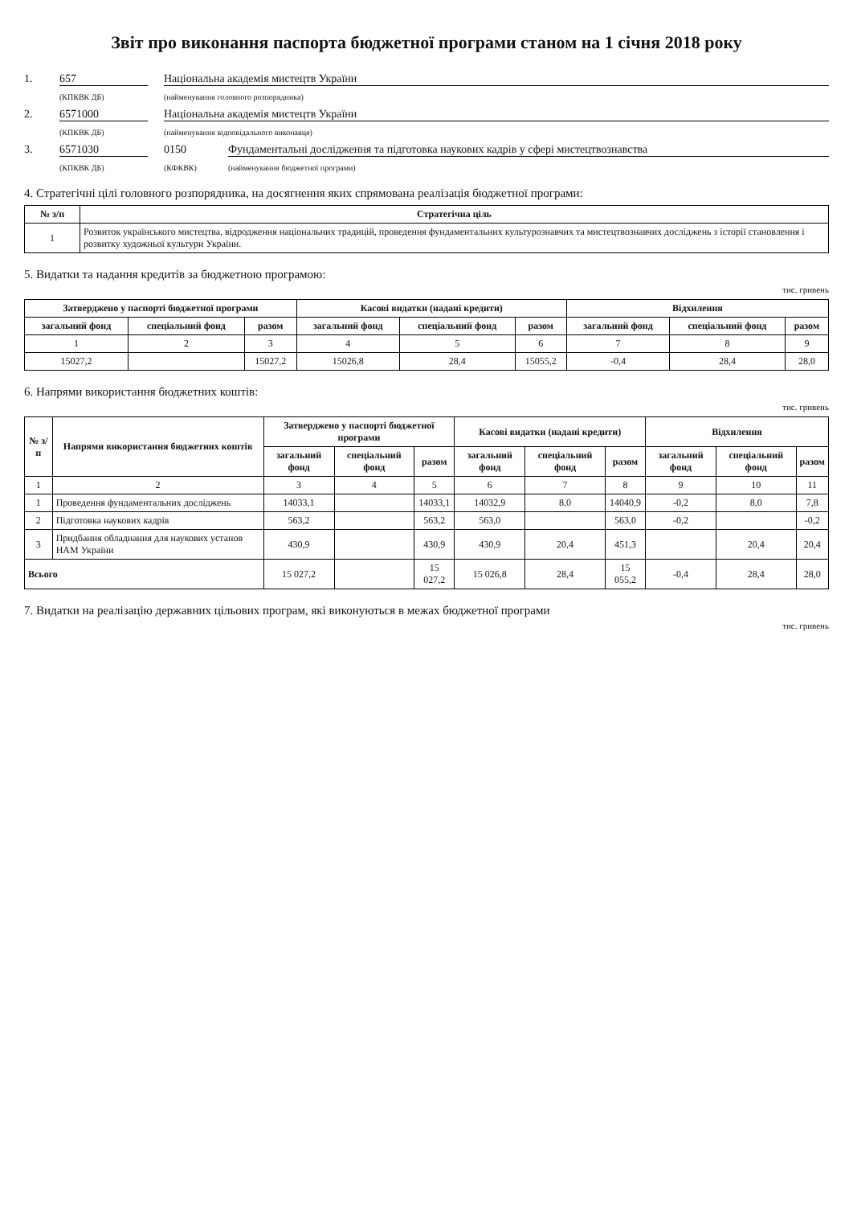Звіт про виконання паспорта бюджетної програми станом на 1 січня 2018 року
1. 657 Національна академія мистецтв України
(КПКВК ДБ) (найменування головного розпорядника)
2. 6571000 Національна академія мистецтв України
(КПКВК ДБ) (найменування відповідального виконавця)
3. 6571030 0150 Фундаментальні дослідження та підготовка наукових кадрів у сфері мистецтвознавства
(КПКВК ДБ) (КФКВК) (найменування бюджетної програми)
4. Стратегічні цілі головного розпорядника, на досягнення яких спрямована реалізація бюджетної програми:
| № з/п | Стратегічна ціль |
| --- | --- |
| 1 | Розвиток українського мистецтва, відродження національних традицій, проведення фундаментальних культурознавчих та мистецтвознавчих досліджень з історії становлення і розвитку художньої культури України. |
5. Видатки та надання кредитів за бюджетною програмою:
тис. гривень
| Затверджено у паспорті бюджетної програми | | | Касові видатки (надані кредити) | | | Відхилення | | |
| --- | --- | --- | --- | --- | --- | --- | --- | --- |
| загальний фонд | спеціальний фонд | разом | загальний фонд | спеціальний фонд | разом | загальний фонд | спеціальний фонд | разом |
| 1 | 2 | 3 | 4 | 5 | 6 | 7 | 8 | 9 |
| 15027,2 | | 15027,2 | 15026,8 | 28,4 | 15055,2 | -0,4 | 28,4 | 28,0 |
6. Напрями використання бюджетних коштів:
тис. гривень
| № з/п | Напрями використання бюджетних коштів | Затверджено у паспорті бюджетної програми | | | Касові видатки (надані кредити) | | | Відхилення | | |
| --- | --- | --- | --- | --- | --- | --- | --- | --- | --- | --- |
| | | загальний фонд | спеціальний фонд | разом | загальний фонд | спеціальний фонд | разом | загальний фонд | спеціальний фонд | разом |
| 1 | 2 | 3 | 4 | 5 | 6 | 7 | 8 | 9 | 10 | 11 |
| 1 | Проведення фундаментальних досліджень | 14033,1 | | 14033,1 | 14032,9 | 8,0 | 14040,9 | -0,2 | 8,0 | 7,8 |
| 2 | Підготовка наукових кадрів | 563,2 | | 563,2 | 563,0 | | 563,0 | -0,2 | | -0,2 |
| 3 | Придбання обладнання для наукових установ НАМ України | 430,9 | | 430,9 | 430,9 | 20,4 | 451,3 | | 20,4 | 20,4 |
| Всього | | 15 027,2 | | 15 027,2 | 15 026,8 | 28,4 | 15 055,2 | -0,4 | 28,4 | 28,0 |
7. Видатки на реалізацію державних цільових програм, які виконуються в межах бюджетної програми
тис. гривень